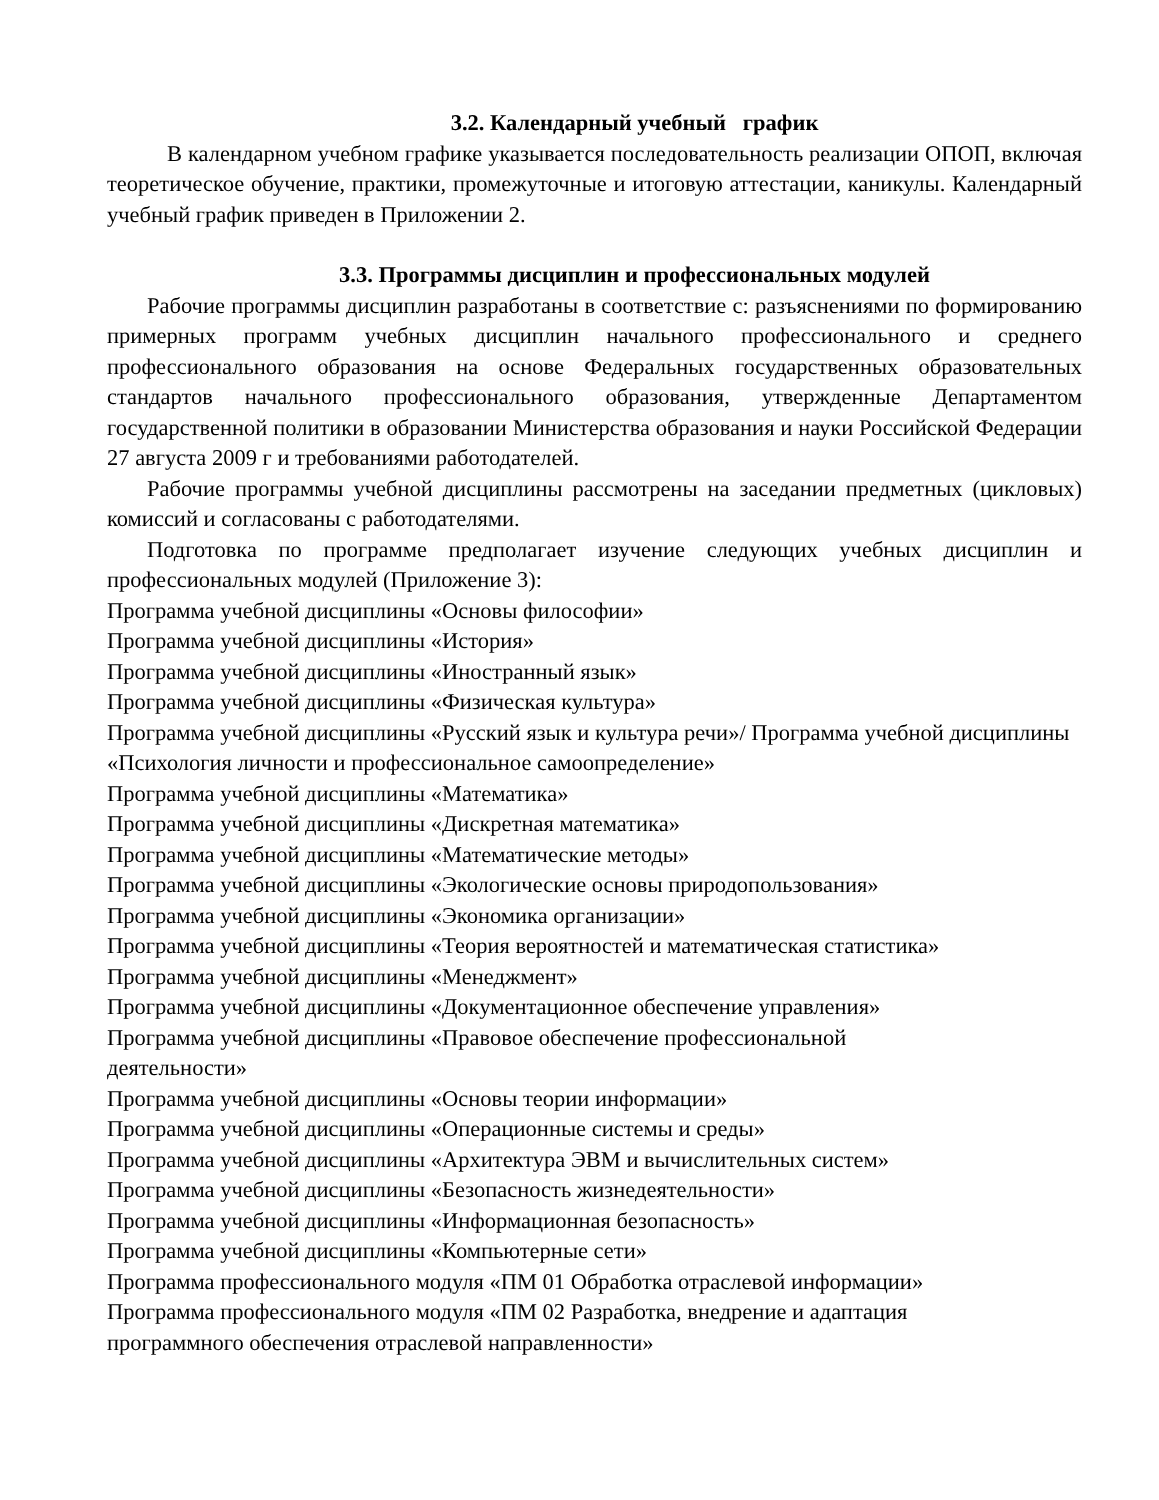3.2. Календарный учебный график
В календарном учебном графике указывается последовательность реализации ОПОП, включая теоретическое обучение, практики, промежуточные и итоговую аттестации, каникулы. Календарный учебный график приведен в Приложении 2.
3.3. Программы дисциплин и профессиональных модулей
Рабочие программы дисциплин разработаны в соответствие с: разъяснениями по формированию примерных программ учебных дисциплин начального профессионального и среднего профессионального образования на основе Федеральных государственных образовательных стандартов начального профессионального образования, утвержденные Департаментом государственной политики в образовании Министерства образования и науки Российской Федерации 27 августа 2009 г и требованиями работодателей.
Рабочие программы учебной дисциплины рассмотрены на заседании предметных (цикловых) комиссий и согласованы с работодателями.
Подготовка по программе предполагает изучение следующих учебных дисциплин и профессиональных модулей (Приложение 3):
Программа учебной дисциплины «Основы философии»
Программа учебной дисциплины «История»
Программа учебной дисциплины «Иностранный язык»
Программа учебной дисциплины «Физическая культура»
Программа учебной дисциплины «Русский язык и культура речи»/ Программа учебной дисциплины «Психология личности и профессиональное самоопределение»
Программа учебной дисциплины «Математика»
Программа учебной дисциплины «Дискретная математика»
Программа учебной дисциплины «Математические методы»
Программа учебной дисциплины «Экологические основы природопользования»
Программа учебной дисциплины «Экономика организации»
Программа учебной дисциплины «Теория вероятностей и математическая статистика»
Программа учебной дисциплины «Менеджмент»
Программа учебной дисциплины «Документационное обеспечение управления»
Программа учебной дисциплины «Правовое обеспечение профессиональной
деятельности»
Программа учебной дисциплины «Основы теории информации»
Программа учебной дисциплины «Операционные системы и среды»
Программа учебной дисциплины «Архитектура ЭВМ и вычислительных систем»
Программа учебной дисциплины «Безопасность жизнедеятельности»
Программа учебной дисциплины «Информационная безопасность»
Программа учебной дисциплины «Компьютерные сети»
Программа профессионального модуля «ПМ 01 Обработка отраслевой информации»
Программа профессионального модуля «ПМ 02 Разработка, внедрение и адаптация
программного обеспечения отраслевой направленности»